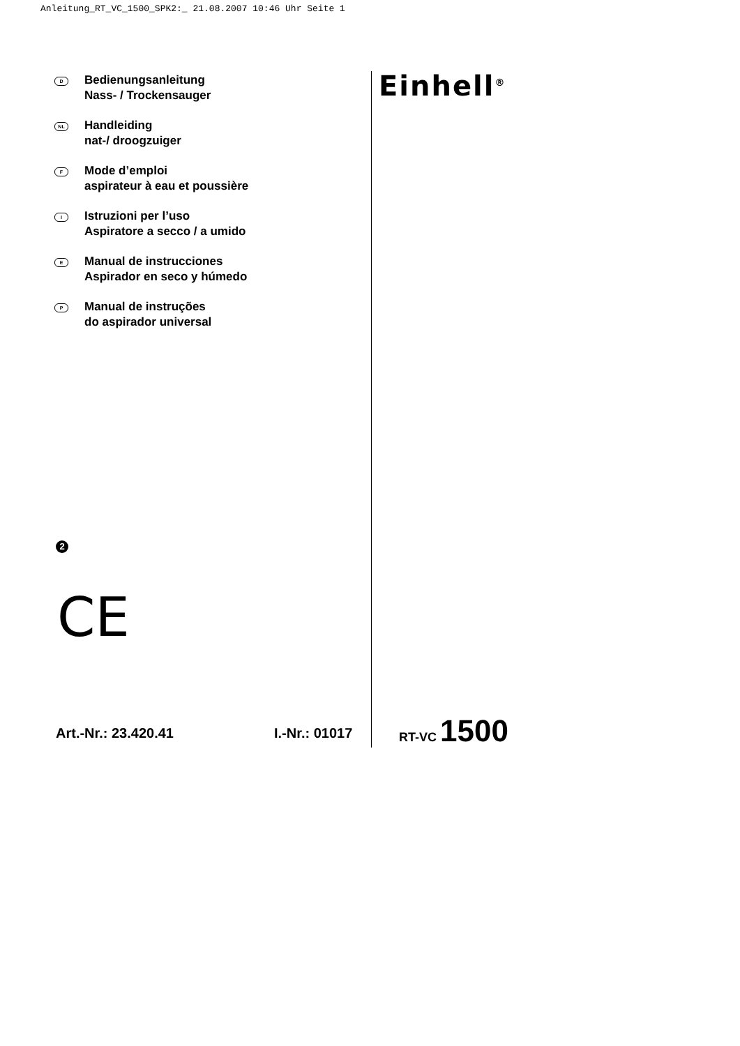Anleitung_RT_VC_1500_SPK2:_ 21.08.2007 10:46 Uhr Seite 1
D
Bedienungsanleitung
Nass- / Trockensauger
NL
Handleiding
nat-/ droogzuiger
F
Mode d’emploi
aspirateur à eau et poussière
I
Istruzioni per l’uso
Aspiratore a secco / a umido
E
Manual de instrucciones
Aspirador en seco y húmedo
P
Manual de instruções
do aspirador universal
Einhell<sup>®</sup>
2
CE
Art.-Nr.: 23.420.41 I.-Nr.: 01017
RT-VC 1500